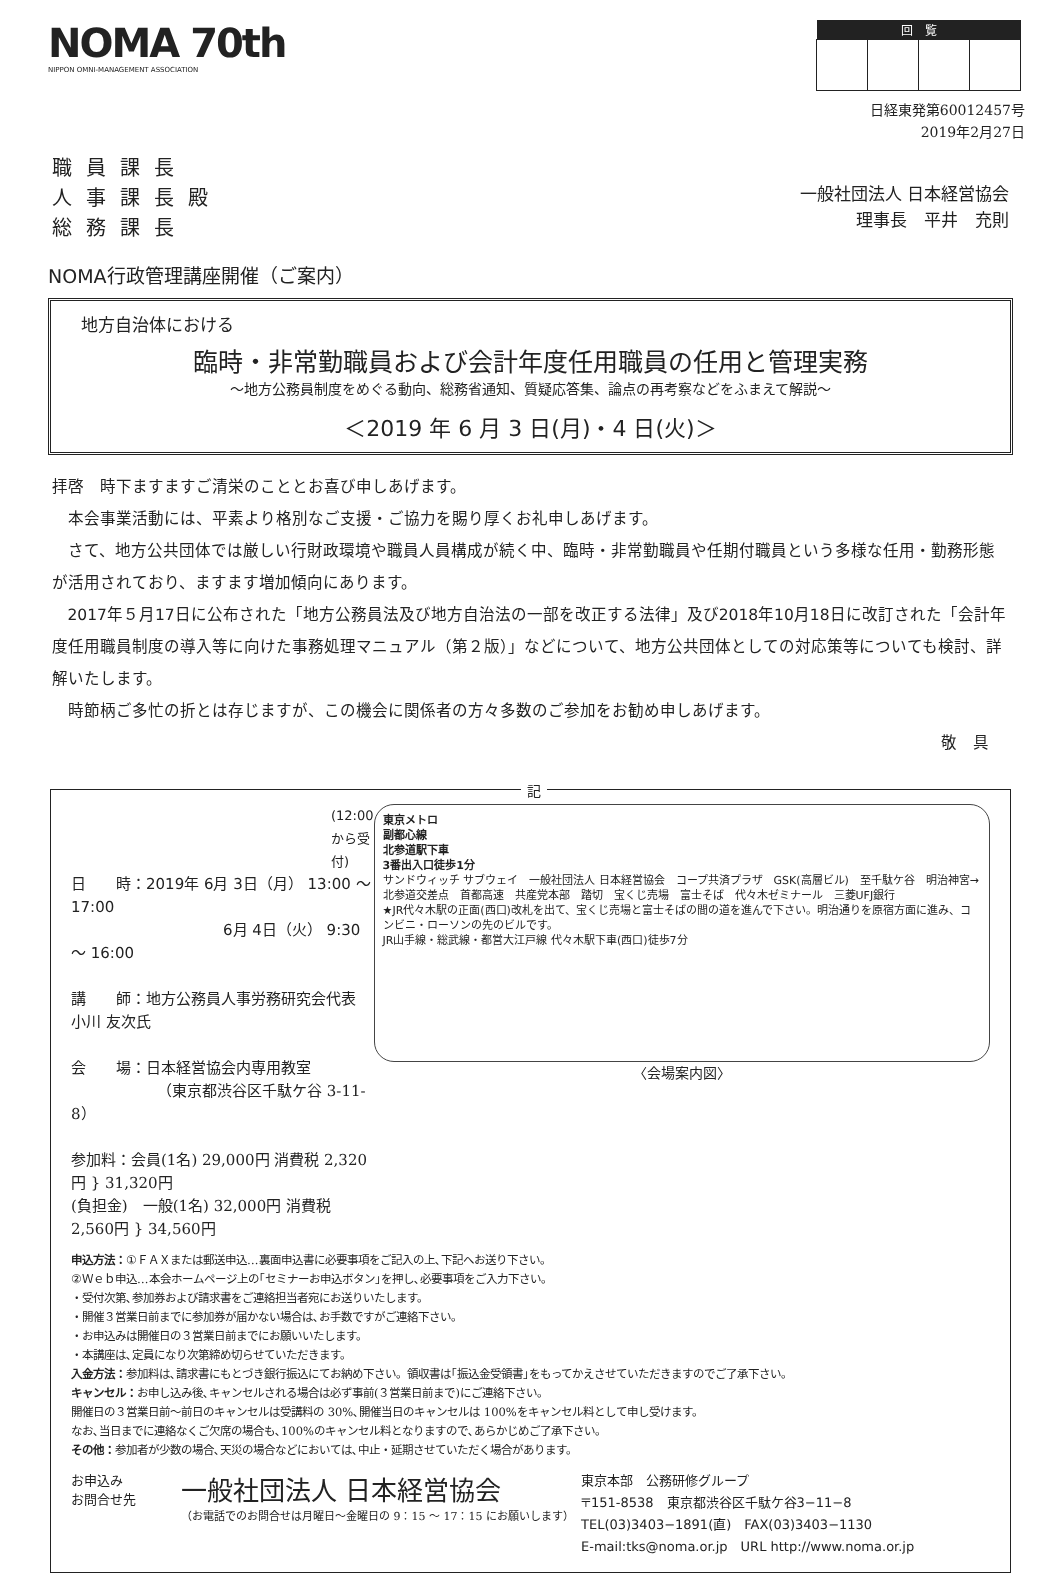NOMA 70th
NIPPON OMNI-MANAGEMENT ASSOCIATION
| 回 覧 | | | |
| --- | --- | --- | --- |
日経東発第60012457号
2019年2月27日
職員課長
人事課長殿
総務課長
一般社団法人 日本経営協会
理事長　平井　充則
NOMA行政管理講座開催（ご案内）
地方自治体における
臨時・非常勤職員および会計年度任用職員の任用と管理実務
～地方公務員制度をめぐる動向、総務省通知、質疑応答集、論点の再考察などをふまえて解説～
＜2019 年 6 月 3 日(月)・4 日(火)＞
拝啓　時下ますますご清栄のこととお喜び申しあげます。
本会事業活動には、平素より格別なご支援・ご協力を賜り厚くお礼申しあげます。
さて、地方公共団体では厳しい行財政環境や職員人員構成が続く中、臨時・非常勤職員や任期付職員という多様な任用・勤務形態が活用されており、ますます増加傾向にあります。
2017年５月17日に公布された「地方公務員法及び地方自治法の一部を改正する法律」及び2018年10月18日に改訂された「会計年度任用職員制度の導入等に向けた事務処理マニュアル（第２版）」などについて、地方公共団体としての対応策等についても検討、詳解いたします。
時節柄ご多忙の折とは存じますが、この機会に関係者の方々多数のご参加をお勧め申しあげます。
敬　具
記
(12:00から受付)
日　　時：2019年 6月 3日（月） 13:00 ～ 17:00
6月 4日（火） 9:30 ～ 16:00
講　　師：地方公務員人事労務研究会代表 小川 友次氏
会　　場：日本経営協会内専用教室
（東京都渋谷区千駄ケ谷 3-11-8）
参加料：会員(1名) 29,000円 消費税 2,320円 } 31,320円
(負担金)　一般(1名) 32,000円 消費税 2,560円 } 34,560円
東京メトロ
副都心線
北参道駅下車
3番出入口徒歩1分
サンドウィッチ サブウェイ　一般社団法人 日本経営協会　コープ共済プラザ　GSK(高層ビル)　至千駄ケ谷　明治神宮→　北参道交差点　首都高速　共産党本部　踏切　宝くじ売場　富士そば　代々木ゼミナール　三菱UFJ銀行
★JR代々木駅の正面(西口)改札を出て、宝くじ売場と富士そばの間の道を進んで下さい。明治通りを原宿方面に進み、コンビニ・ローソンの先のビルです。
JR山手線・総武線・都営大江戸線 代々木駅下車(西口)徒歩7分
〈会場案内図〉
申込方法：①ＦＡＸまたは郵送申込…裏面申込書に必要事項をご記入の上､下記へお送り下さい。
②Ｗｅｂ申込…本会ホームページ上の｢セミナーお申込ボタン｣を押し､必要事項をご入力下さい。
・受付次第､参加券および請求書をご連絡担当者宛にお送りいたします。
・開催３営業日前までに参加券が届かない場合は､お手数ですがご連絡下さい。
・お申込みは開催日の３営業日前までにお願いいたします。
・本講座は､定員になり次第締め切らせていただきます。
入金方法：参加料は､請求書にもとづき銀行振込にてお納め下さい。領収書は｢振込金受領書｣をもってかえさせていただきますのでご了承下さい。
キャンセル：お申し込み後､キャンセルされる場合は必ず事前(３営業日前まで)にご連絡下さい。
開催日の３営業日前～前日のキャンセルは受講料の 30%､開催当日のキャンセルは 100%をキャンセル料として申し受けます。
なお､当日までに連絡なくご欠席の場合も､100%のキャンセル料となりますので､あらかじめご了承下さい。
その他：参加者が少数の場合､天災の場合などにおいては､中止・延期させていただく場合があります。
お申込み
お問合せ先
一般社団法人 日本経営協会
（お電話でのお問合せは月曜日～金曜日の 9：15 ～ 17：15 にお願いします）
東京本部　公務研修グループ
〒151-8538　東京都渋谷区千駄ケ谷3−11−8
TEL(03)3403−1891(直)　FAX(03)3403−1130
E-mail:tks@noma.or.jp　URL http://www.noma.or.jp